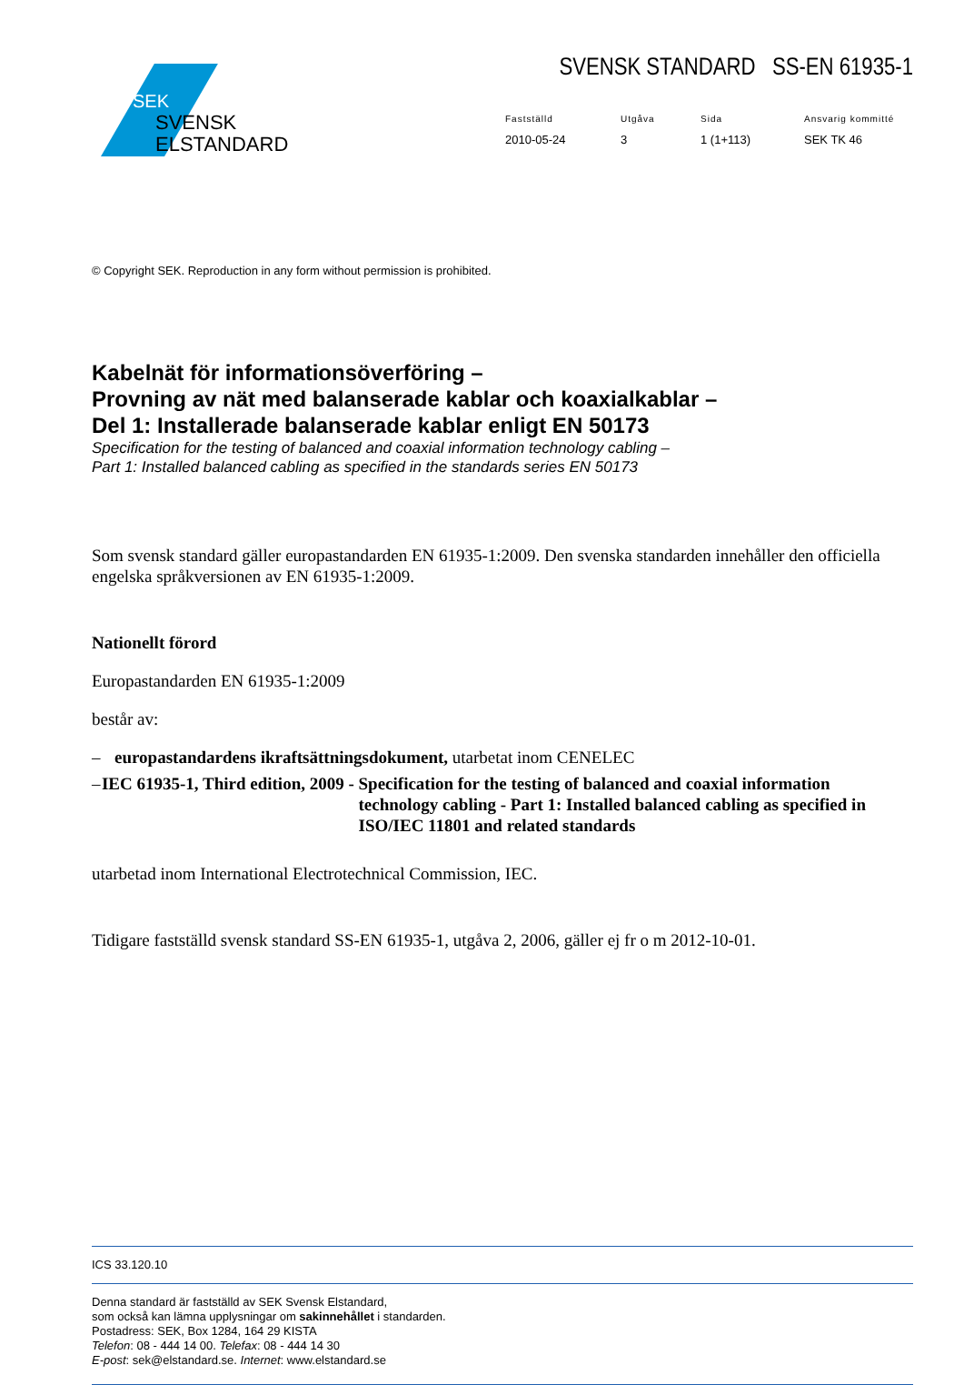SEK
SVENSK
ELSTANDARD
SVENSK STANDARD SS-EN 61935-1
Fastställd
Utgåva
Sida
Ansvarig kommitté
2010-05-24
3
1 (1+113)
SEK TK 46
© Copyright SEK. Reproduction in any form without permission is prohibited.
Kabelnät för informationsöverföring –
Provning av nät med balanserade kablar och koaxialkablar –
Del 1: Installerade balanserade kablar enligt EN 50173
Specification for the testing of balanced and coaxial information technology cabling –
Part 1: Installed balanced cabling as specified in the standards series EN 50173
Som svensk standard gäller europastandarden EN 61935-1:2009. Den svenska standarden innehåller den officiella engelska språkversionen av EN 61935-1:2009.
Nationellt förord
Europastandarden EN 61935-1:2009
består av:
– europastandardens ikraftsättningsdokument, utarbetat inom CENELEC
– IEC 61935-1, Third edition, 2009 - Specification for the testing of balanced and coaxial information technology cabling - Part 1: Installed balanced cabling as specified in ISO/IEC 11801 and related standards
utarbetad inom International Electrotechnical Commission, IEC.
Tidigare fastställd svensk standard SS-EN 61935-1, utgåva 2, 2006, gäller ej fr o m 2012-10-01.
ICS 33.120.10
Denna standard är fastställd av SEK Svensk Elstandard,
som också kan lämna upplysningar om sakinnehållet i standarden.
Postadress: SEK, Box 1284, 164 29 KISTA
Telefon: 08 - 444 14 00. Telefax: 08 - 444 14 30
E-post: sek@elstandard.se. Internet: www.elstandard.se